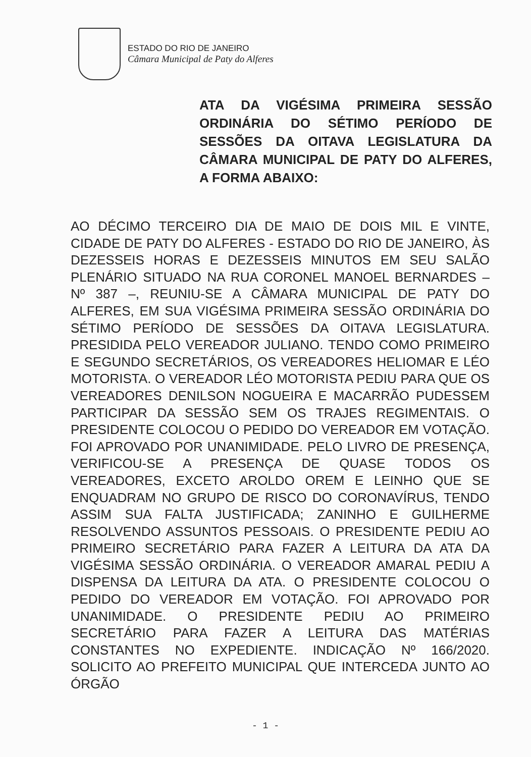ESTADO DO RIO DE JANEIRO
Câmara Municipal de Paty do Alferes
ATA DA VIGÉSIMA PRIMEIRA SESSÃO ORDINÁRIA DO SÉTIMO PERÍODO DE SESSÕES DA OITAVA LEGISLATURA DA CÂMARA MUNICIPAL DE PATY DO ALFERES, A FORMA ABAIXO:
AO DÉCIMO TERCEIRO DIA DE MAIO DE DOIS MIL E VINTE, CIDADE DE PATY DO ALFERES - ESTADO DO RIO DE JANEIRO, ÀS DEZESSEIS HORAS E DEZESSEIS MINUTOS EM SEU SALÃO PLENÁRIO SITUADO NA RUA CORONEL MANOEL BERNARDES – Nº 387 –, REUNIU-SE A CÂMARA MUNICIPAL DE PATY DO ALFERES, EM SUA VIGÉSIMA PRIMEIRA SESSÃO ORDINÁRIA DO SÉTIMO PERÍODO DE SESSÕES DA OITAVA LEGISLATURA. PRESIDIDA PELO VEREADOR JULIANO. TENDO COMO PRIMEIRO E SEGUNDO SECRETÁRIOS, OS VEREADORES HELIOMAR E LÉO MOTORISTA. O VEREADOR LÉO MOTORISTA PEDIU PARA QUE OS VEREADORES DENILSON NOGUEIRA E MACARRÃO PUDESSEM PARTICIPAR DA SESSÃO SEM OS TRAJES REGIMENTAIS. O PRESIDENTE COLOCOU O PEDIDO DO VEREADOR EM VOTAÇÃO. FOI APROVADO POR UNANIMIDADE. PELO LIVRO DE PRESENÇA, VERIFICOU-SE A PRESENÇA DE QUASE TODOS OS VEREADORES, EXCETO AROLDO OREM E LEINHO QUE SE ENQUADRAM NO GRUPO DE RISCO DO CORONAVÍRUS, TENDO ASSIM SUA FALTA JUSTIFICADA; ZANINHO E GUILHERME RESOLVENDO ASSUNTOS PESSOAIS. O PRESIDENTE PEDIU AO PRIMEIRO SECRETÁRIO PARA FAZER A LEITURA DA ATA DA VIGÉSIMA SESSÃO ORDINÁRIA. O VEREADOR AMARAL PEDIU A DISPENSA DA LEITURA DA ATA. O PRESIDENTE COLOCOU O PEDIDO DO VEREADOR EM VOTAÇÃO. FOI APROVADO POR UNANIMIDADE. O PRESIDENTE PEDIU AO PRIMEIRO SECRETÁRIO PARA FAZER A LEITURA DAS MATÉRIAS CONSTANTES NO EXPEDIENTE. INDICAÇÃO Nº 166/2020. SOLICITO AO PREFEITO MUNICIPAL QUE INTERCEDA JUNTO AO ÓRGÃO
- 1 -